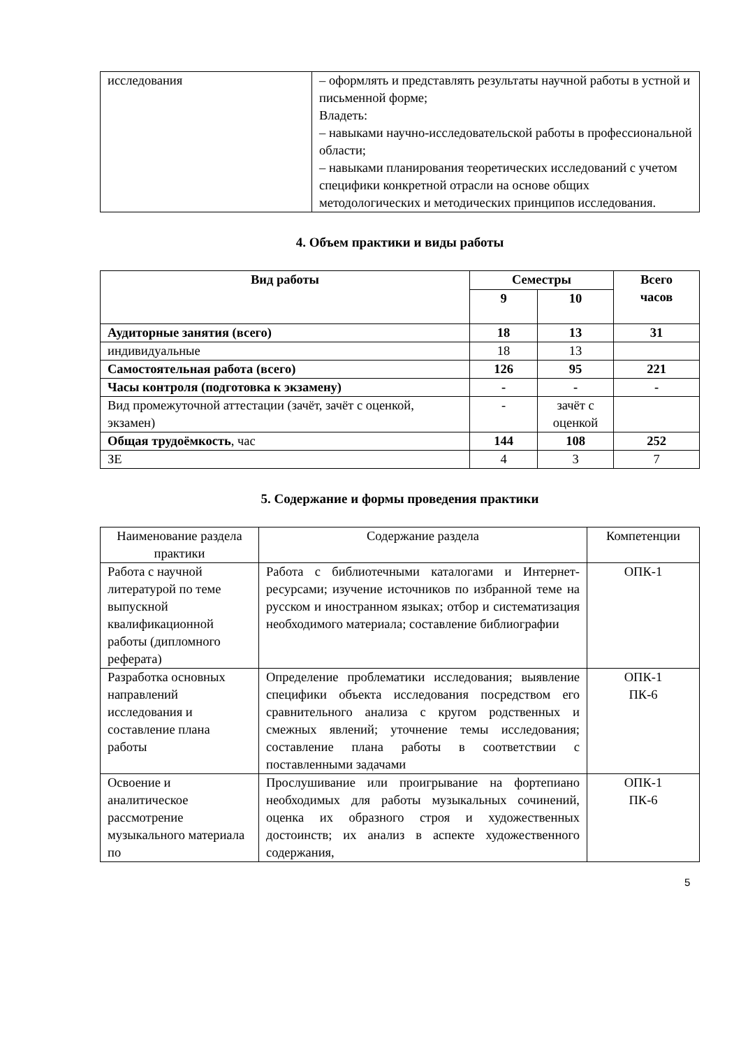| исследования | – оформлять и представлять результаты научной работы в устной и письменной форме; Владеть: – навыками научно-исследовательской работы в профессиональной области; – навыками планирования теоретических исследований с учетом специфики конкретной отрасли на основе общих методологических и методических принципов исследования. |
4. Объем практики и виды работы
| Вид работы | Семестры | | Всего часов |
| --- | --- | --- | --- |
| | 9 | 10 | |
| Аудиторные занятия (всего) | 18 | 13 | 31 |
| индивидуальные | 18 | 13 | |
| Самостоятельная работа (всего) | 126 | 95 | 221 |
| Часы контроля (подготовка к экзамену) | - | - | - |
| Вид промежуточной аттестации (зачёт, зачёт с оценкой, экзамен) | - | зачёт с оценкой | |
| Общая трудоёмкость , час | 144 | 108 | 252 |
| ЗЕ | 4 | 3 | 7 |
5. Содержание и формы проведения практики
| Наименование раздела практики | Содержание раздела | Компетенции |
| Работа с научной литературой по теме выпускной квалификационной работы (дипломного реферата) | Работа с библиотечными каталогами и Интернет-ресурсами; изучение источников по избранной теме на русском и иностранном языках; отбор и систематизация необходимого материала; составление библиографии | ОПК-1 |
| Разработка основных направлений исследования и составление плана работы | Определение проблематики исследования; выявление специфики объекта исследования посредством его сравнительного анализа с кругом родственных и смежных явлений; уточнение темы исследования; составление плана работы в соответствии с поставленными задачами | ОПК-1 ПК-6 |
| Освоение и аналитическое рассмотрение музыкального материала по | Прослушивание или проигрывание на фортепиано необходимых для работы музыкальных сочинений, оценка их образного строя и художественных достоинств; их анализ в аспекте художественного содержания, | ОПК-1 ПК-6 |
5